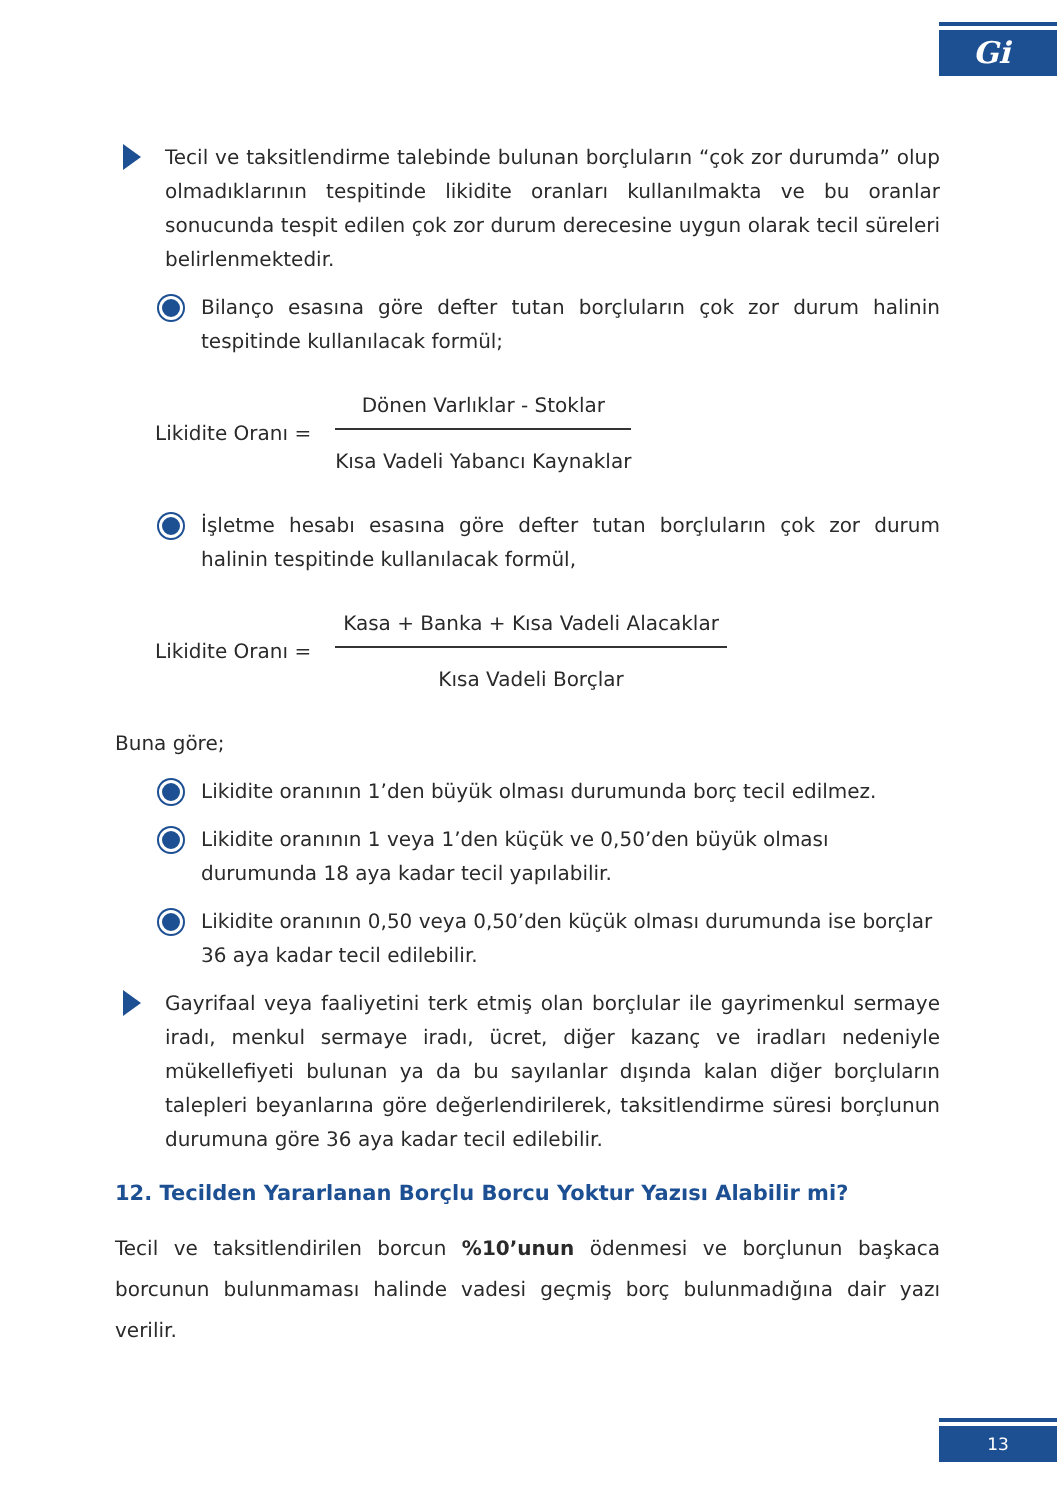Gi
Tecil ve taksitlendirme talebinde bulunan borçluların “çok zor durumda” olup olmadıklarının tespitinde likidite oranları kullanılmakta ve bu oranlar sonucunda tespit edilen çok zor durum derecesine uygun olarak tecil süreleri belirlenmektedir.
Bilanço esasına göre defter tutan borçluların çok zor durum halinin tespitinde kullanılacak formül;
Likidite Oranı =
Dönen Varlıklar - Stoklar
Kısa Vadeli Yabancı Kaynaklar
İşletme hesabı esasına göre defter tutan borçluların çok zor durum halinin tespitinde kullanılacak formül,
Likidite Oranı =
Kasa + Banka + Kısa Vadeli Alacaklar
Kısa Vadeli Borçlar
Buna göre;
Likidite oranının 1’den büyük olması durumunda borç tecil edilmez.
Likidite oranının 1 veya 1’den küçük ve 0,50’den büyük olması durumunda 18 aya kadar tecil yapılabilir.
Likidite oranının 0,50 veya 0,50’den küçük olması durumunda ise borçlar 36 aya kadar tecil edilebilir.
Gayrifaal veya faaliyetini terk etmiş olan borçlular ile gayrimenkul sermaye iradı, menkul sermaye iradı, ücret, diğer kazanç ve iradları nedeniyle mükellefiyeti bulunan ya da bu sayılanlar dışında kalan diğer borçluların talepleri beyanlarına göre değerlendirilerek, taksitlendirme süresi borçlunun durumuna göre 36 aya kadar tecil edilebilir.
12. Tecilden Yararlanan Borçlu Borcu Yoktur Yazısı Alabilir mi?
Tecil ve taksitlendirilen borcun %10’unun ödenmesi ve borçlunun başkaca borcunun bulunmaması halinde vadesi geçmiş borç bulunmadığına dair yazı verilir.
13